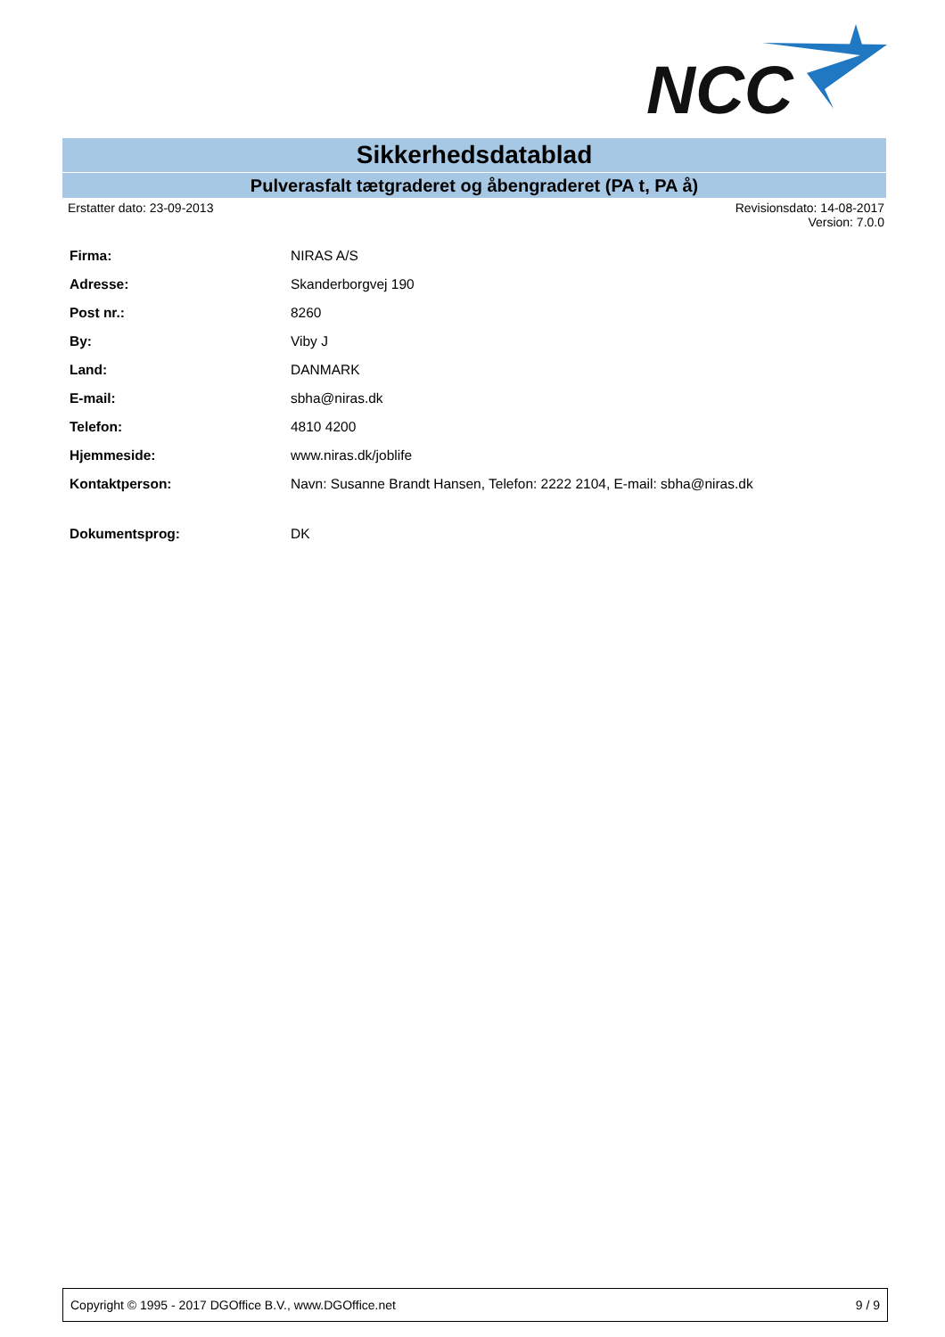NCC
Sikkerhedsdatablad
Pulverasfalt tætgraderet og åbengraderet (PA t, PA å)
Erstatter dato: 23-09-2013 Revisionsdato: 14-08-2017
Version: 7.0.0
| Firma: | NIRAS A/S |
| Adresse: | Skanderborgvej 190 |
| Post nr.: | 8260 |
| By: | Viby J |
| Land: | DANMARK |
| E-mail: | sbha@niras.dk |
| Telefon: | 4810 4200 |
| Hjemmeside: | www.niras.dk/joblife |
| Kontaktperson: | Navn: Susanne Brandt Hansen, Telefon: 2222 2104, E-mail: sbha@niras.dk |
| Dokumentsprog: | DK |
Copyright © 1995 - 2017 DGOffice B.V., www.DGOffice.net 9 / 9